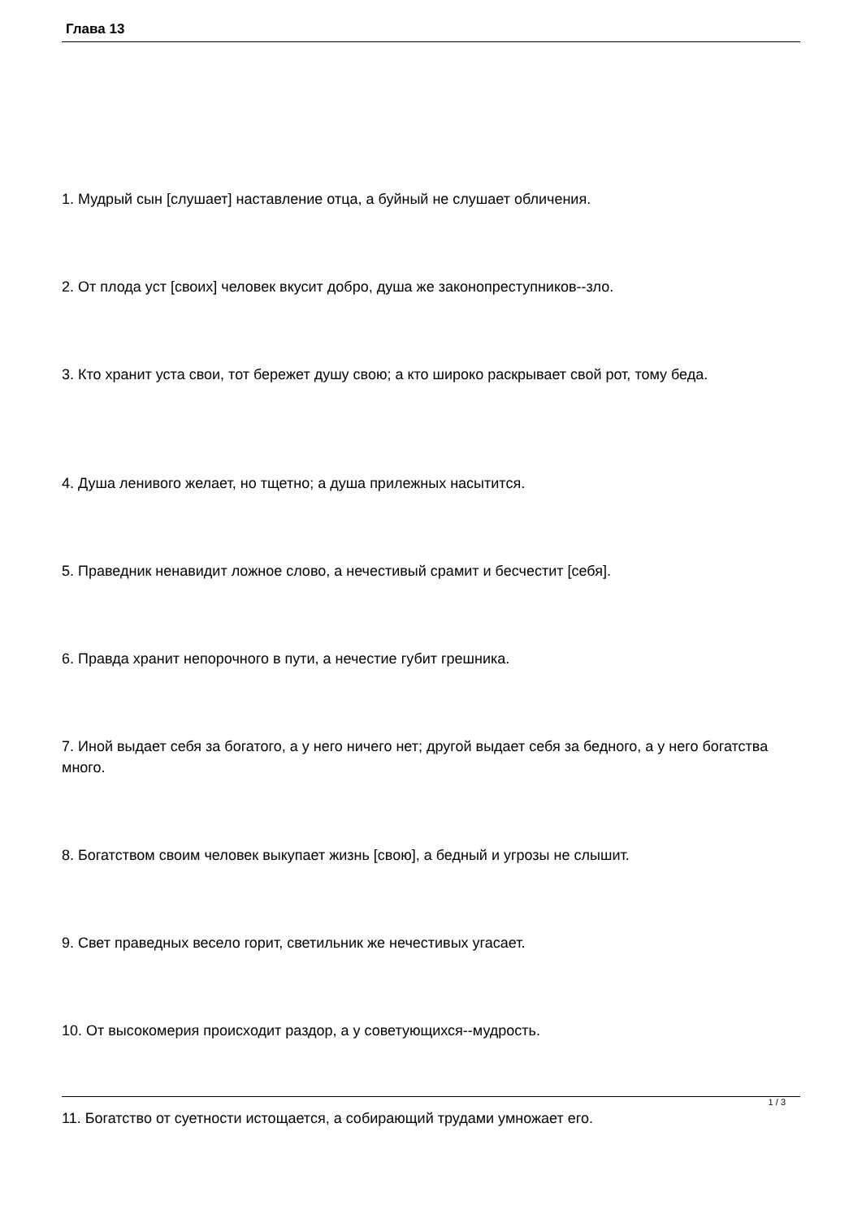Глава 13
1. Мудрый сын [слушает] наставление отца, а буйный не слушает обличения.
2. От плода уст [своих] человек вкусит добро, душа же законопреступников--зло.
3. Кто хранит уста свои, тот бережет душу свою; а кто широко раскрывает свой рот, тому беда.
4. Душа ленивого желает, но тщетно; а душа прилежных насытится.
5. Праведник ненавидит ложное слово, а нечестивый срамит и бесчестит [себя].
6. Правда хранит непорочного в пути, а нечестие губит грешника.
7. Иной выдает себя за богатого, а у него ничего нет; другой выдает себя за бедного, а у него богатства много.
8. Богатством своим человек выкупает жизнь [свою], а бедный и угрозы не слышит.
9. Свет праведных весело горит, светильник же нечестивых угасает.
10. От высокомерия происходит раздор, а у советующихся--мудрость.
11. Богатство от суетности истощается, а собирающий трудами умножает его.
1 / 3